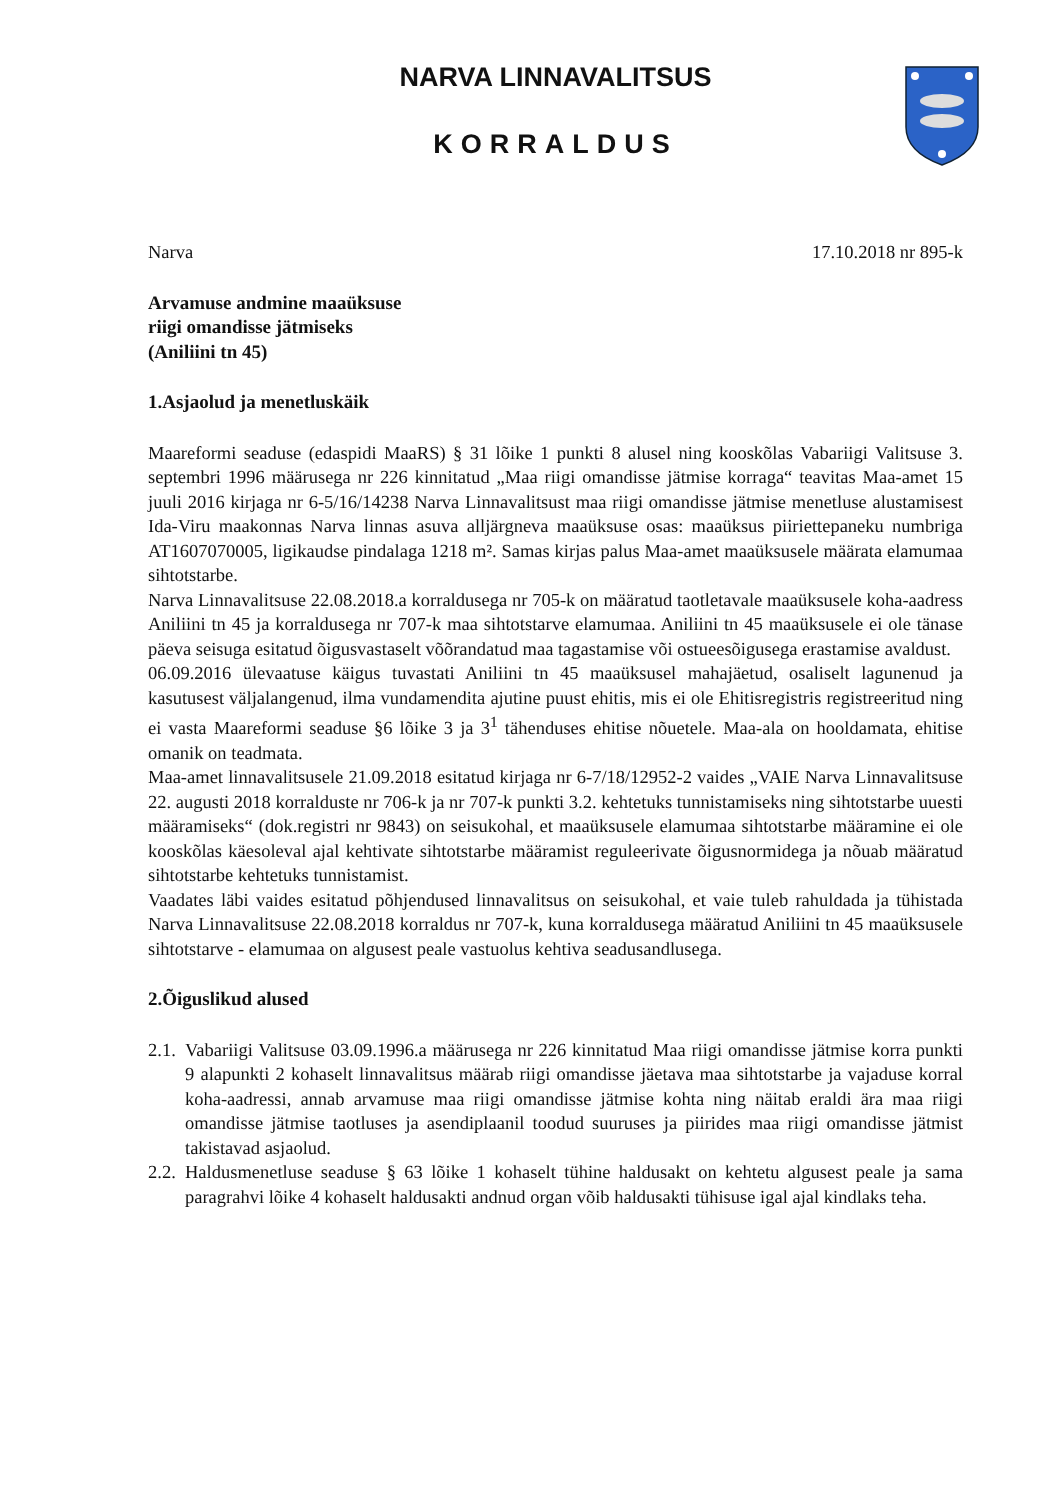NARVA LINNAVALITSUS
KORRALDUS
Narva 17.10.2018 nr 895-k
Arvamuse andmine maaüksuse
riigi omandisse jätmiseks
(Aniliini tn 45)
1.Asjaolud ja menetluskäik
Maareformi seaduse (edaspidi MaaRS) § 31 lõike 1 punkti 8 alusel ning kooskõlas Vabariigi Valitsuse 3. septembri 1996 määrusega nr 226 kinnitatud „Maa riigi omandisse jätmise korraga“ teavitas Maa-amet 15 juuli 2016 kirjaga nr 6-5/16/14238 Narva Linnavalitsust maa riigi omandisse jätmise menetluse alustamisest Ida-Viru maakonnas Narva linnas asuva alljärgneva maaüksuse osas: maaüksus piiriettepaneku numbriga AT1607070005, ligikaudse pindalaga 1218 m². Samas kirjas palus Maa-amet maaüksusele määrata elamumaa sihtotstarbe.
Narva Linnavalitsuse 22.08.2018.a korraldusega nr 705-k on määratud taotletavale maaüksusele koha-aadress Aniliini tn 45 ja korraldusega nr 707-k maa sihtotstarve elamumaa. Aniliini tn 45 maaüksusele ei ole tänase päeva seisuga esitatud õigusvastaselt võõrandatud maa tagastamise või ostueesõigusega erastamise avaldust.
06.09.2016 ülevaatuse käigus tuvastati Aniliini tn 45 maaüksusel mahajäetud, osaliselt lagunenud ja kasutusest väljalangenud, ilma vundamendita ajutine puust ehitis, mis ei ole Ehitisregistris registreeritud ning ei vasta Maareformi seaduse §6 lõike 3 ja 3<sup>1</sup> tähenduses ehitise nõuetele. Maa-ala on hooldamata, ehitise omanik on teadmata.
Maa-amet linnavalitsusele 21.09.2018 esitatud kirjaga nr 6-7/18/12952-2 vaides „VAIE Narva Linnavalitsuse 22. augusti 2018 korralduste nr 706-k ja nr 707-k punkti 3.2. kehtetuks tunnistamiseks ning sihtotstarbe uuesti määramiseks“ (dok.registri nr 9843) on seisukohal, et maaüksusele elamumaa sihtotstarbe määramine ei ole kooskõlas käesoleval ajal kehtivate sihtotstarbe määramist reguleerivate õigusnormidega ja nõuab määratud sihtotstarbe kehtetuks tunnistamist.
Vaadates läbi vaides esitatud põhjendused linnavalitsus on seisukohal, et vaie tuleb rahuldada ja tühistada Narva Linnavalitsuse 22.08.2018 korraldus nr 707-k, kuna korraldusega määratud Aniliini tn 45 maaüksusele sihtotstarve - elamumaa on algusest peale vastuolus kehtiva seadusandlusega.
2.Õiguslikud alused
2.1. Vabariigi Valitsuse 03.09.1996.a määrusega nr 226 kinnitatud Maa riigi omandisse jätmise korra punkti 9 alapunkti 2 kohaselt linnavalitsus määrab riigi omandisse jäetava maa sihtotstarbe ja vajaduse korral koha-aadressi, annab arvamuse maa riigi omandisse jätmise kohta ning näitab eraldi ära maa riigi omandisse jätmise taotluses ja asendiplaanil toodud suuruses ja piirides maa riigi omandisse jätmist takistavad asjaolud.
2.2. Haldusmenetluse seaduse § 63 lõike 1 kohaselt tühine haldusakt on kehtetu algusest peale ja sama paragrahvi lõike 4 kohaselt haldusakti andnud organ võib haldusakti tühisuse igal ajal kindlaks teha.